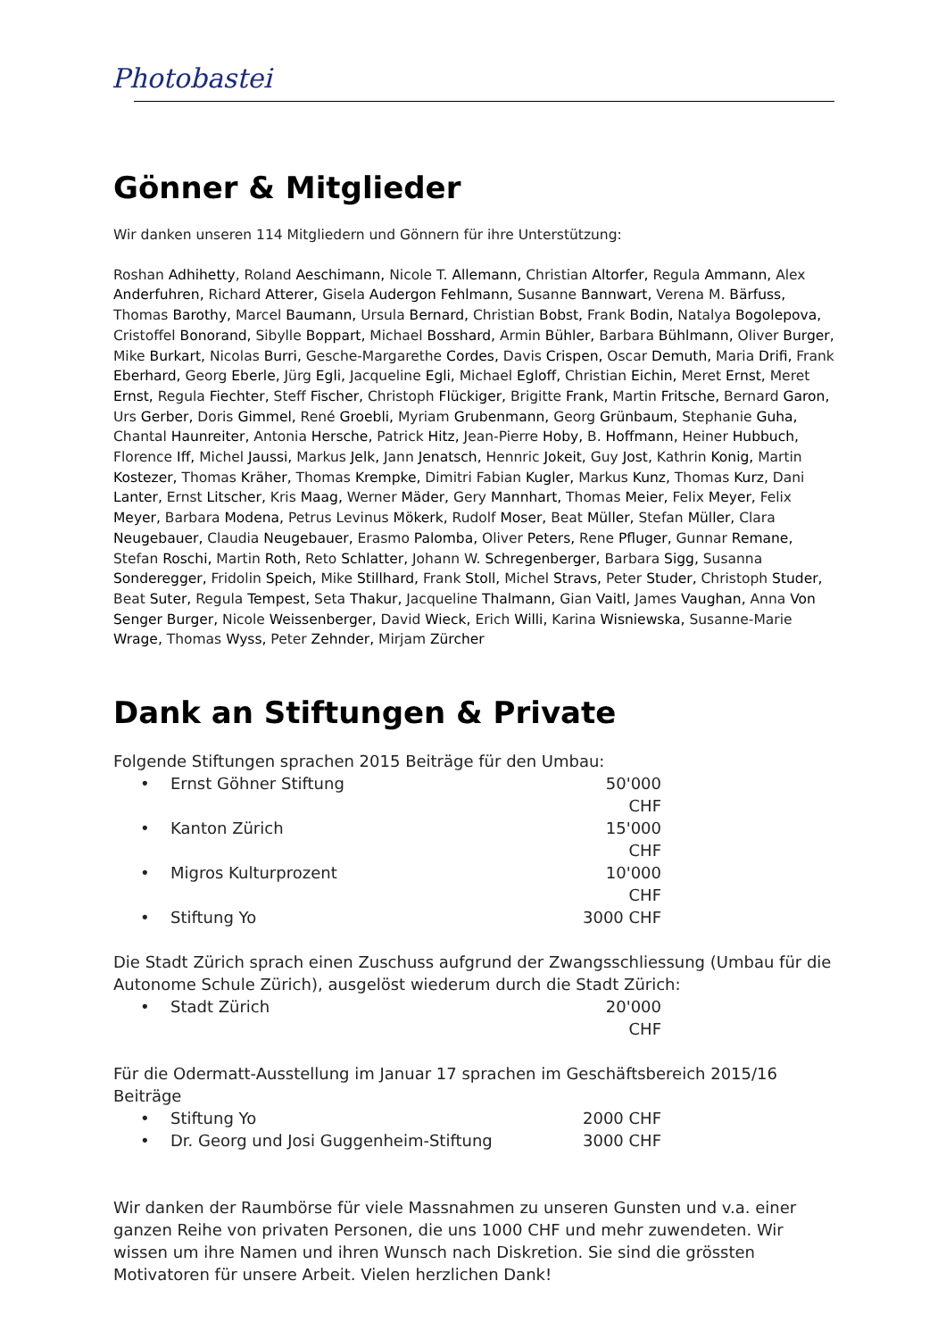Photobastei
Gönner & Mitglieder
Wir danken unseren 114 Mitgliedern und Gönnern für ihre Unterstützung:
Roshan Adhihetty, Roland Aeschimann, Nicole T. Allemann, Christian Altorfer, Regula Ammann, Alex Anderfuhren, Richard Atterer, Gisela Audergon Fehlmann, Susanne Bannwart, Verena M. Bärfuss, Thomas Barothy, Marcel Baumann, Ursula Bernard, Christian Bobst, Frank Bodin, Natalya Bogolepova, Cristoffel Bonorand, Sibylle Boppart, Michael Bosshard, Armin Bühler, Barbara Bühlmann, Oliver Burger, Mike Burkart, Nicolas Burri, Gesche-Margarethe Cordes, Davis Crispen, Oscar Demuth, Maria Drifi, Frank Eberhard, Georg Eberle, Jürg Egli, Jacqueline Egli, Michael Egloff, Christian Eichin, Meret Ernst, Meret Ernst, Regula Fiechter, Steff Fischer, Christoph Flückiger, Brigitte Frank, Martin Fritsche, Bernard Garon, Urs Gerber, Doris Gimmel, René Groebli, Myriam Grubenmann, Georg Grünbaum, Stephanie Guha, Chantal Haunreiter, Antonia Hersche, Patrick Hitz, Jean-Pierre Hoby, B. Hoffmann, Heiner Hubbuch, Florence Iff, Michel Jaussi, Markus Jelk, Jann Jenatsch, Hennric Jokeit, Guy Jost, Kathrin Konig, Martin Kostezer, Thomas Kräher, Thomas Krempke, Dimitri Fabian Kugler, Markus Kunz, Thomas Kurz, Dani Lanter, Ernst Litscher, Kris Maag, Werner Mäder, Gery Mannhart, Thomas Meier, Felix Meyer, Felix Meyer, Barbara Modena, Petrus Levinus Mökerk, Rudolf Moser, Beat Müller, Stefan Müller, Clara Neugebauer, Claudia Neugebauer, Erasmo Palomba, Oliver Peters, Rene Pfluger, Gunnar Remane, Stefan Roschi, Martin Roth, Reto Schlatter, Johann W. Schregenberger, Barbara Sigg, Susanna Sonderegger, Fridolin Speich, Mike Stillhard, Frank Stoll, Michel Stravs, Peter Studer, Christoph Studer, Beat Suter, Regula Tempest, Seta Thakur, Jacqueline Thalmann, Gian Vaitl, James Vaughan, Anna Von Senger Burger, Nicole Weissenberger, David Wieck, Erich Willi, Karina Wisniewska, Susanne-Marie Wrage, Thomas Wyss, Peter Zehnder, Mirjam Zürcher
Dank an Stiftungen & Private
Folgende Stiftungen sprachen 2015 Beiträge für den Umbau:
• Ernst Göhner Stiftung 50'000 CHF
• Kanton Zürich 15'000 CHF
• Migros Kulturprozent 10'000 CHF
• Stiftung Yo 3000 CHF
Die Stadt Zürich sprach einen Zuschuss aufgrund der Zwangsschliessung (Umbau für die Autonome Schule Zürich), ausgelöst wiederum durch die Stadt Zürich:
• Stadt Zürich 20'000 CHF
Für die Odermatt-Ausstellung im Januar 17 sprachen im Geschäftsbereich 2015/16 Beiträge
• Stiftung Yo 2000 CHF
• Dr. Georg und Josi Guggenheim-Stiftung 3000 CHF
Wir danken der Raumbörse für viele Massnahmen zu unseren Gunsten und v.a. einer ganzen Reihe von privaten Personen, die uns 1000 CHF und mehr zuwendeten. Wir wissen um ihre Namen und ihren Wunsch nach Diskretion. Sie sind die grössten Motivatoren für unsere Arbeit. Vielen herzlichen Dank!